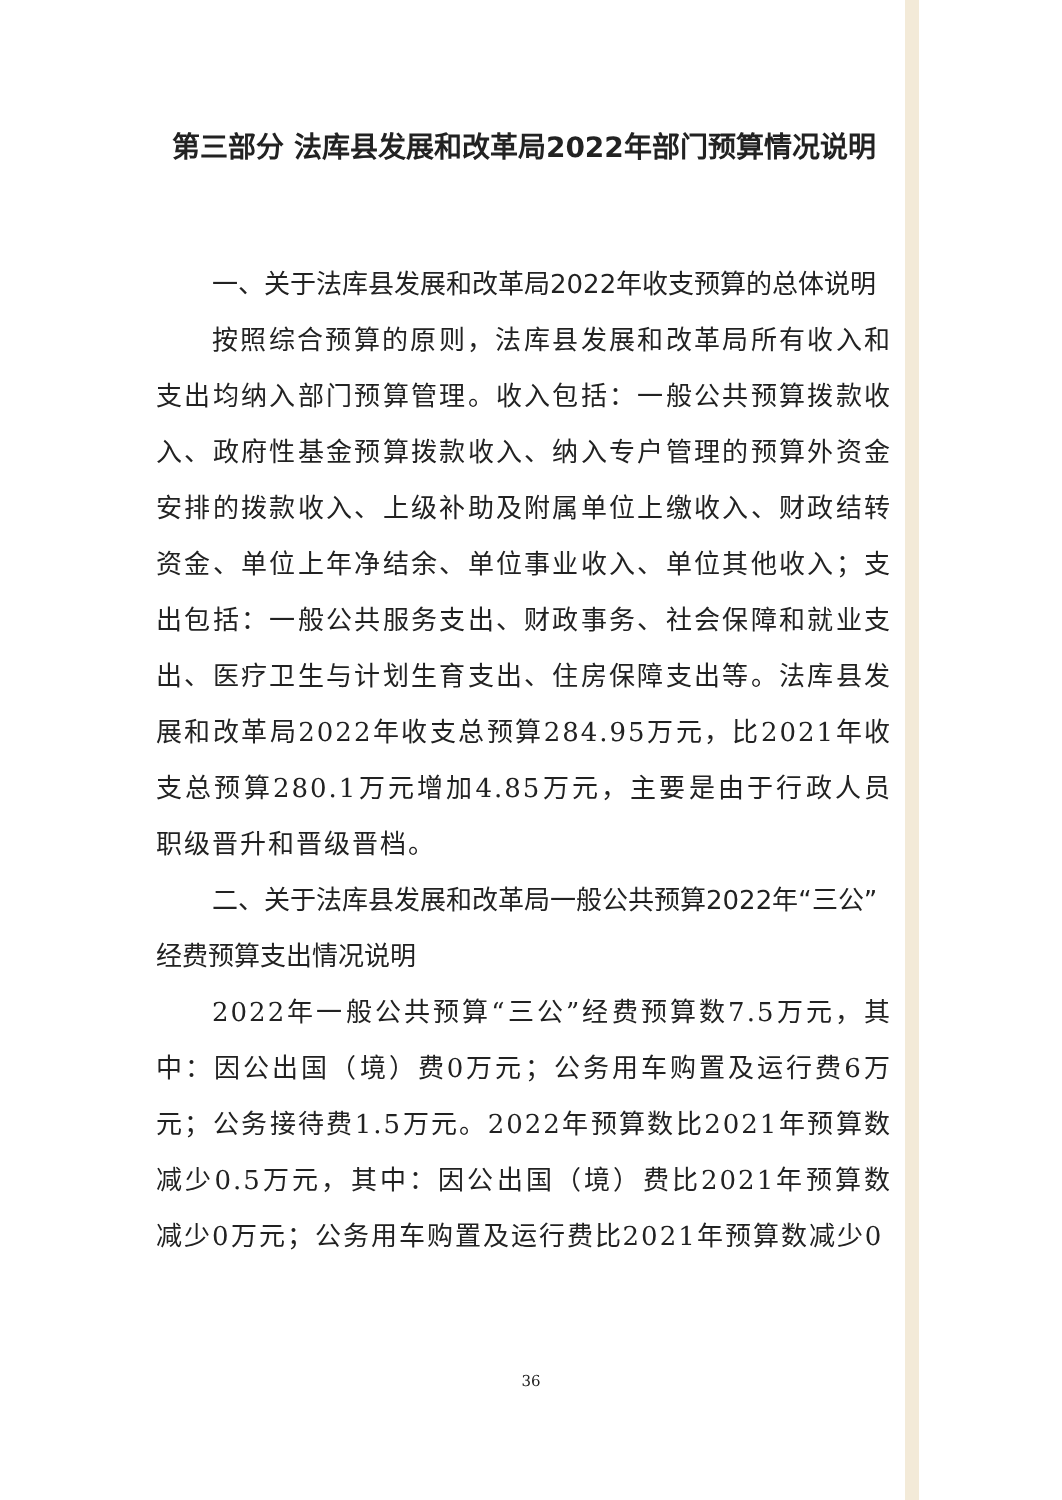第三部分 法库县发展和改革局2022年部门预算情况说明
一、关于法库县发展和改革局2022年收支预算的总体说明
按照综合预算的原则，法库县发展和改革局所有收入和支出均纳入部门预算管理。收入包括：一般公共预算拨款收入、政府性基金预算拨款收入、纳入专户管理的预算外资金安排的拨款收入、上级补助及附属单位上缴收入、财政结转资金、单位上年净结余、单位事业收入、单位其他收入；支出包括：一般公共服务支出、财政事务、社会保障和就业支出、医疗卫生与计划生育支出、住房保障支出等。法库县发展和改革局2022年收支总预算284.95万元，比2021年收支总预算280.1万元增加4.85万元，主要是由于行政人员职级晋升和晋级晋档。
二、关于法库县发展和改革局一般公共预算2022年“三公”经费预算支出情况说明
2022年一般公共预算“三公”经费预算数7.5万元，其中：因公出国（境）费0万元；公务用车购置及运行费6万元；公务接待费1.5万元。2022年预算数比2021年预算数减少0.5万元，其中：因公出国（境）费比2021年预算数减少0万元；公务用车购置及运行费比2021年预算数减少0
36